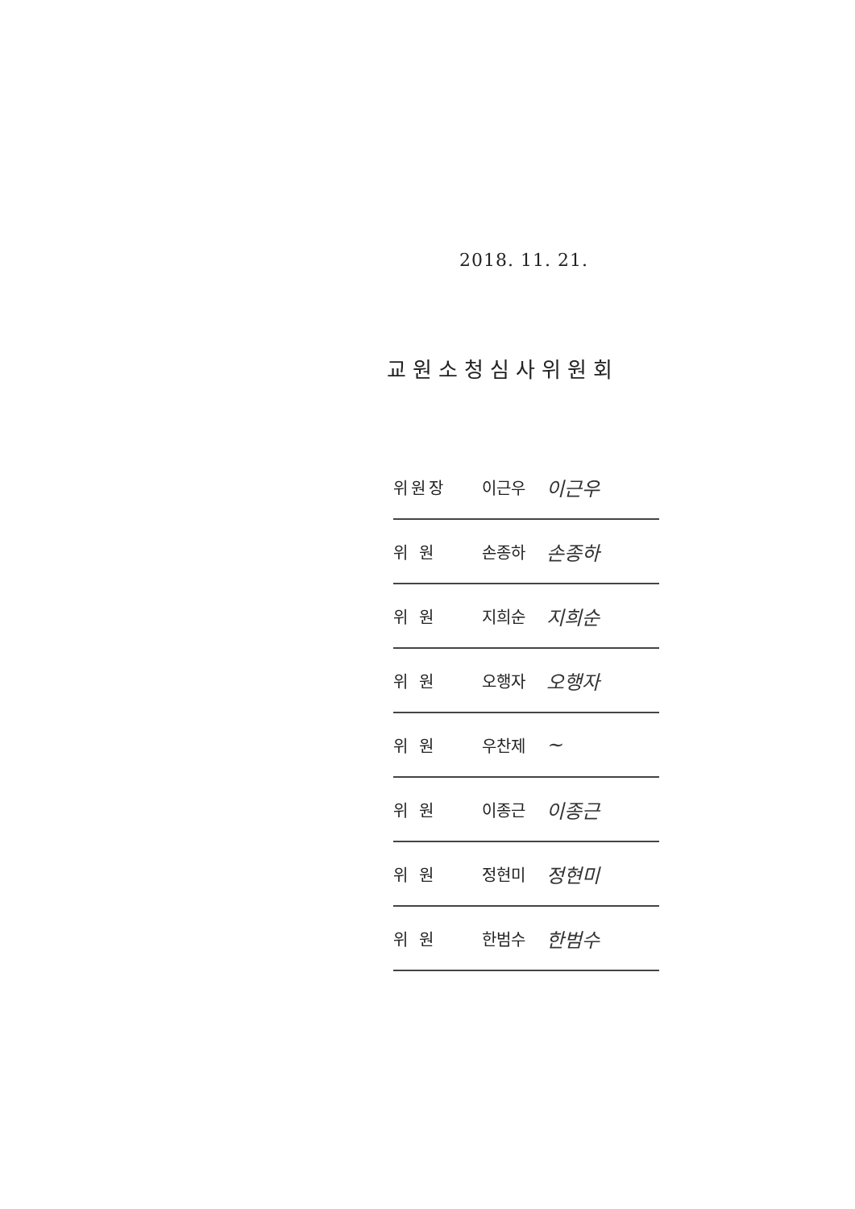2018. 11. 21.
교원소청심사위원회
위원장 이근우 이근우
위 원 손종하 손종하
위 원 지희순 지희순
위 원 오행자 오행자
위 원 우찬제 ~
위 원 이종근 이종근
위 원 정현미 정현미
위 원 한범수 한범수